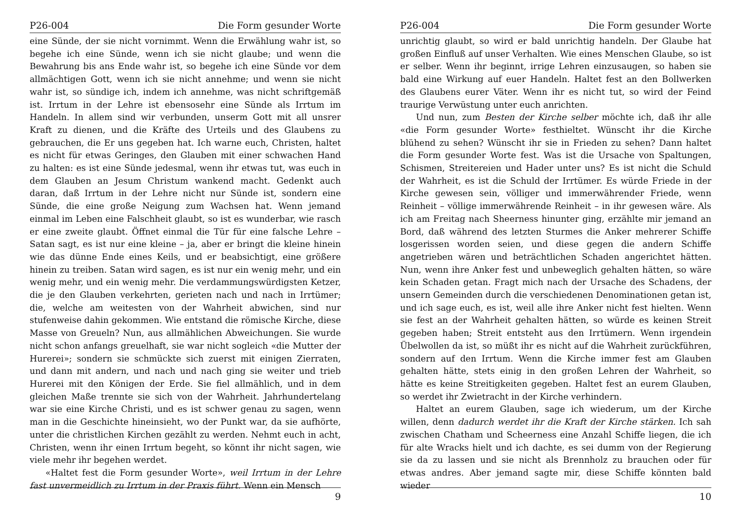P26-004 Die Form gesunder Worte
eine Sünde, der sie nicht vornimmt. Wenn die Erwählung wahr ist, so begehe ich eine Sünde, wenn ich sie nicht glaube; und wenn die Bewahrung bis ans Ende wahr ist, so begehe ich eine Sünde vor dem allmächtigen Gott, wenn ich sie nicht annehme; und wenn sie nicht wahr ist, so sündige ich, indem ich annehme, was nicht schriftgemäß ist. Irrtum in der Lehre ist ebensosehr eine Sünde als Irrtum im Handeln. In allem sind wir verbunden, unserm Gott mit all unsrer Kraft zu dienen, und die Kräfte des Urteils und des Glaubens zu gebrauchen, die Er uns gegeben hat. Ich warne euch, Christen, haltet es nicht für etwas Geringes, den Glauben mit einer schwachen Hand zu halten: es ist eine Sünde jedesmal, wenn ihr etwas tut, was euch in dem Glauben an Jesum Christum wankend macht. Gedenkt auch daran, daß Irrtum in der Lehre nicht nur Sünde ist, sondern eine Sünde, die eine große Neigung zum Wachsen hat. Wenn jemand einmal im Leben eine Falschheit glaubt, so ist es wunderbar, wie rasch er eine zweite glaubt. Öffnet einmal die Tür für eine falsche Lehre – Satan sagt, es ist nur eine kleine – ja, aber er bringt die kleine hinein wie das dünne Ende eines Keils, und er beabsichtigt, eine größere hinein zu treiben. Satan wird sagen, es ist nur ein wenig mehr, und ein wenig mehr, und ein wenig mehr. Die verdammungswürdigsten Ketzer, die je den Glauben verkehrten, gerieten nach und nach in Irrtümer; die, welche am weitesten von der Wahrheit abwichen, sind nur stufenweise dahin gekommen. Wie entstand die römische Kirche, diese Masse von Greueln? Nun, aus allmählichen Abweichungen. Sie wurde nicht schon anfangs greuelhaft, sie war nicht sogleich «die Mutter der Hurerei»; sondern sie schmückte sich zuerst mit einigen Zierraten, und dann mit andern, und nach und nach ging sie weiter und trieb Hurerei mit den Königen der Erde. Sie fiel allmählich, und in dem gleichen Maße trennte sie sich von der Wahrheit. Jahrhundertelang war sie eine Kirche Christi, und es ist schwer genau zu sagen, wenn man in die Geschichte hineinsieht, wo der Punkt war, da sie aufhörte, unter die christlichen Kirchen gezählt zu werden. Nehmt euch in acht, Christen, wenn ihr einen Irrtum begeht, so könnt ihr nicht sagen, wie viele mehr ihr begehen werdet.
«Haltet fest die Form gesunder Worte», weil Irrtum in der Lehre fast unvermeidlich zu Irrtum in der Praxis führt. Wenn ein Mensch
9
P26-004 Die Form gesunder Worte
unrichtig glaubt, so wird er bald unrichtig handeln. Der Glaube hat großen Einfluß auf unser Verhalten. Wie eines Menschen Glaube, so ist er selber. Wenn ihr beginnt, irrige Lehren einzusaugen, so haben sie bald eine Wirkung auf euer Handeln. Haltet fest an den Bollwerken des Glaubens eurer Väter. Wenn ihr es nicht tut, so wird der Feind traurige Verwüstung unter euch anrichten.
Und nun, zum Besten der Kirche selber möchte ich, daß ihr alle «die Form gesunder Worte» festhieltet. Wünscht ihr die Kirche blühend zu sehen? Wünscht ihr sie in Frieden zu sehen? Dann haltet die Form gesunder Worte fest. Was ist die Ursache von Spaltungen, Schismen, Streitereien und Hader unter uns? Es ist nicht die Schuld der Wahrheit, es ist die Schuld der Irrtümer. Es würde Friede in der Kirche gewesen sein, völliger und immerwährender Friede, wenn Reinheit – völlige immerwährende Reinheit – in ihr gewesen wäre. Als ich am Freitag nach Sheerness hinunter ging, erzählte mir jemand an Bord, daß während des letzten Sturmes die Anker mehrerer Schiffe losgerissen worden seien, und diese gegen die andern Schiffe angetrieben wären und beträchtlichen Schaden angerichtet hätten. Nun, wenn ihre Anker fest und unbeweglich gehalten hätten, so wäre kein Schaden getan. Fragt mich nach der Ursache des Schadens, der unsern Gemeinden durch die verschiedenen Denominationen getan ist, und ich sage euch, es ist, weil alle ihre Anker nicht fest hielten. Wenn sie fest an der Wahrheit gehalten hätten, so würde es keinen Streit gegeben haben; Streit entsteht aus den Irrtümern. Wenn irgendein Übelwollen da ist, so müßt ihr es nicht auf die Wahrheit zurückführen, sondern auf den Irrtum. Wenn die Kirche immer fest am Glauben gehalten hätte, stets einig in den großen Lehren der Wahrheit, so hätte es keine Streitigkeiten gegeben. Haltet fest an eurem Glauben, so werdet ihr Zwietracht in der Kirche verhindern.
Haltet an eurem Glauben, sage ich wiederum, um der Kirche willen, denn dadurch werdet ihr die Kraft der Kirche stärken. Ich sah zwischen Chatham und Scheerness eine Anzahl Schiffe liegen, die ich für alte Wracks hielt und ich dachte, es sei dumm von der Regierung sie da zu lassen und sie nicht als Brennholz zu brauchen oder für etwas andres. Aber jemand sagte mir, diese Schiffe könnten bald wieder
10